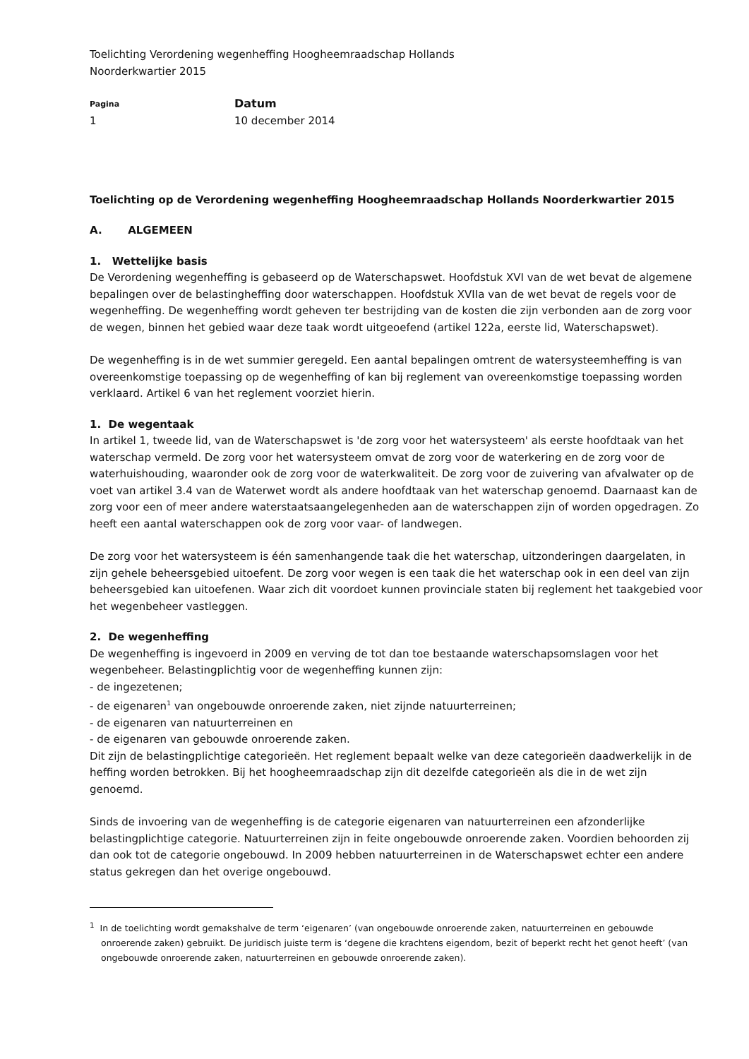Toelichting Verordening wegenheffing Hoogheemraadschap Hollands
Noorderkwartier 2015
Pagina
1
Datum
10 december 2014
Toelichting op de Verordening wegenheffing Hoogheemraadschap Hollands Noorderkwartier 2015
A. ALGEMEEN
1. Wettelijke basis
De Verordening wegenheffing is gebaseerd op de Waterschapswet. Hoofdstuk XVI van de wet bevat de algemene bepalingen over de belastingheffing door waterschappen. Hoofdstuk XVIIa van de wet bevat de regels voor de wegenheffing. De wegenheffing wordt geheven ter bestrijding van de kosten die zijn verbonden aan de zorg voor de wegen, binnen het gebied waar deze taak wordt uitgeoefend (artikel 122a, eerste lid, Waterschapswet).
De wegenheffing is in de wet summier geregeld. Een aantal bepalingen omtrent de watersysteemheffing is van overeenkomstige toepassing op de wegenheffing of kan bij reglement van overeenkomstige toepassing worden verklaard. Artikel 6 van het reglement voorziet hierin.
1. De wegentaak
In artikel 1, tweede lid, van de Waterschapswet is 'de zorg voor het watersysteem' als eerste hoofdtaak van het waterschap vermeld. De zorg voor het watersysteem omvat de zorg voor de waterkering en de zorg voor de waterhuishouding, waaronder ook de zorg voor de waterkwaliteit. De zorg voor de zuivering van afvalwater op de voet van artikel 3.4 van de Waterwet wordt als andere hoofdtaak van het waterschap genoemd. Daarnaast kan de zorg voor een of meer andere waterstaatsaangelegenheden aan de waterschappen zijn of worden opgedragen. Zo heeft een aantal waterschappen ook de zorg voor vaar- of landwegen.
De zorg voor het watersysteem is één samenhangende taak die het waterschap, uitzonderingen daargelaten, in zijn gehele beheersgebied uitoefent. De zorg voor wegen is een taak die het waterschap ook in een deel van zijn beheersgebied kan uitoefenen. Waar zich dit voordoet kunnen provinciale staten bij reglement het taakgebied voor het wegenbeheer vastleggen.
2. De wegenheffing
De wegenheffing is ingevoerd in 2009 en verving de tot dan toe bestaande waterschapsomslagen voor het wegenbeheer. Belastingplichtig voor de wegenheffing kunnen zijn:
- de ingezetenen;
- de eigenaren<sup>1</sup> van ongebouwde onroerende zaken, niet zijnde natuurterreinen;
- de eigenaren van natuurterreinen en
- de eigenaren van gebouwde onroerende zaken.
Dit zijn de belastingplichtige categorieën. Het reglement bepaalt welke van deze categorieën daadwerkelijk in de heffing worden betrokken. Bij het hoogheemraadschap zijn dit dezelfde categorieën als die in de wet zijn genoemd.
Sinds de invoering van de wegenheffing is de categorie eigenaren van natuurterreinen een afzonderlijke belastingplichtige categorie. Natuurterreinen zijn in feite ongebouwde onroerende zaken. Voordien behoorden zij dan ook tot de categorie ongebouwd. In 2009 hebben natuurterreinen in de Waterschapswet echter een andere status gekregen dan het overige ongebouwd.
<sup>1</sup> In de toelichting wordt gemakshalve de term ‘eigenaren’ (van ongebouwde onroerende zaken, natuurterreinen en gebouwde onroerende zaken) gebruikt. De juridisch juiste term is ‘degene die krachtens eigendom, bezit of beperkt recht het genot heeft’ (van ongebouwde onroerende zaken, natuurterreinen en gebouwde onroerende zaken).